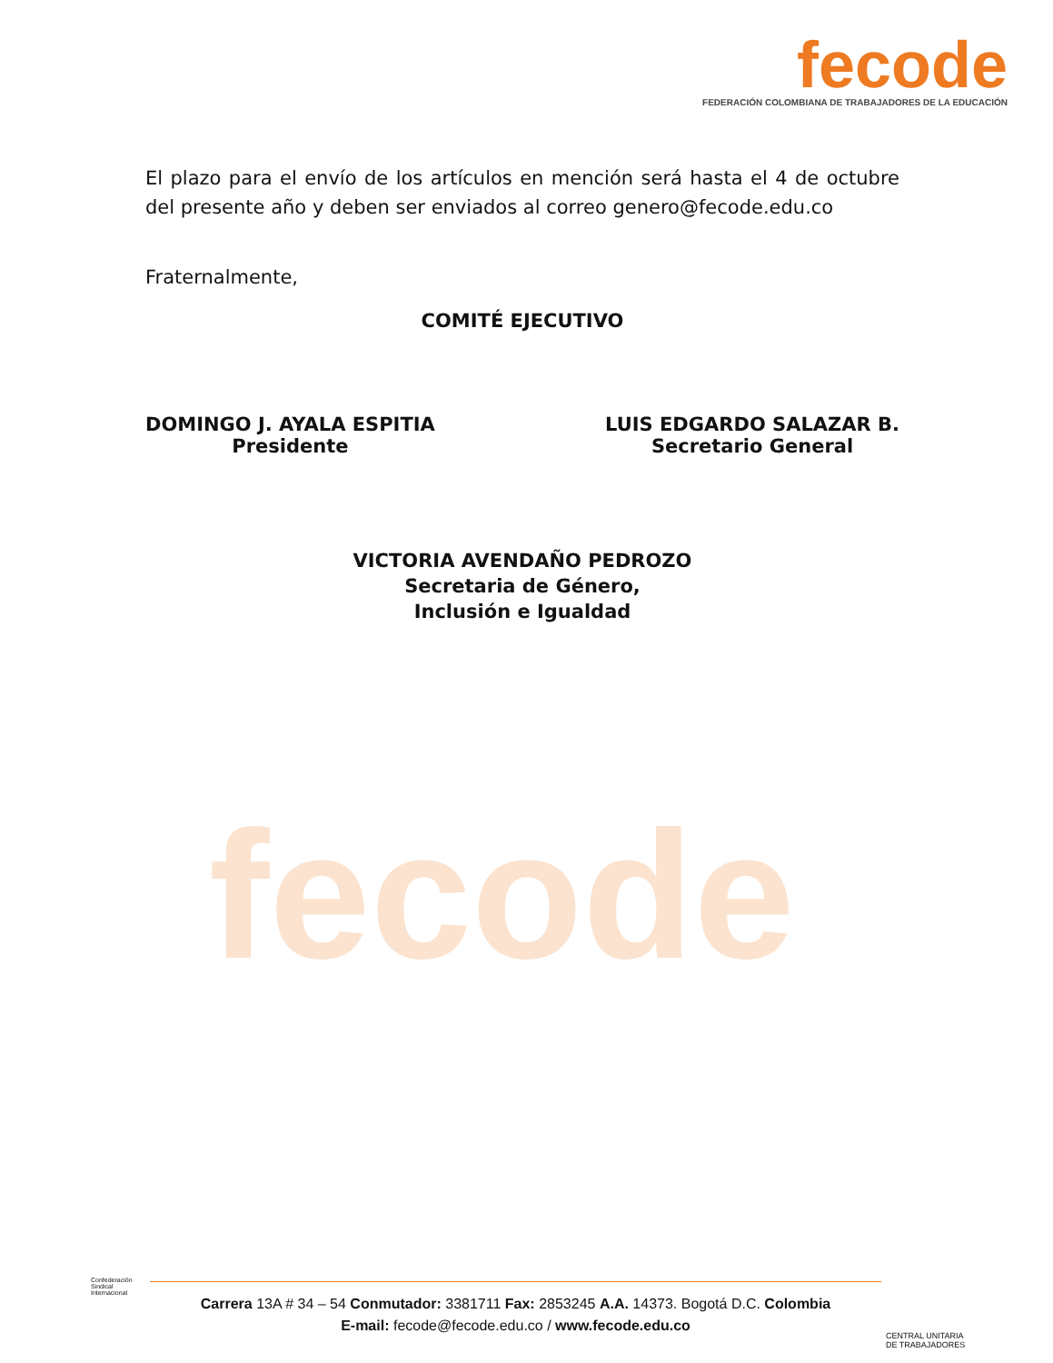fecode
fecode
FEDERACIÓN COLOMBIANA DE TRABAJADORES DE LA EDUCACIÓN
El plazo para el envío de los artículos en mención será hasta el 4 de octubre del presente año y deben ser enviados al correo genero@fecode.edu.co
Fraternalmente,
COMITÉ EJECUTIVO
DOMINGO J. AYALA ESPITIA
Presidente
LUIS EDGARDO SALAZAR B.
Secretario General
VICTORIA AVENDAÑO PEDROZO
Secretaria de Género,
Inclusión e Igualdad
Confederación
Sindical
Internacional
Carrera 13A # 34 – 54 Conmutador: 3381711 Fax: 2853245 A.A. 14373. Bogotá D.C. Colombia
E-mail: fecode@fecode.edu.co / www.fecode.edu.co
CENTRAL UNITARIA
DE TRABAJADORES